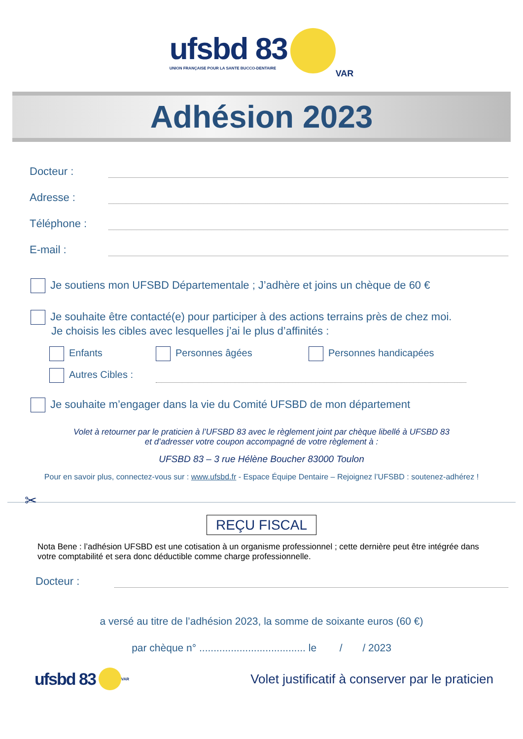ufsbd 83
UNION FRANÇAISE POUR LA SANTE BUCCO-DENTAIRE
VAR
Adhésion 2023
Docteur :
Adresse :
Téléphone :
E-mail :
Je soutiens mon UFSBD Départementale ; J’adhère et joins un chèque de 60 €
Je souhaite être contacté(e) pour participer à des actions terrains près de chez moi.
Je choisis les cibles avec lesquelles j’ai le plus d’affinités :
Enfants Personnes âgées Personnes handicapées
Autres Cibles :
Je souhaite m’engager dans la vie du Comité UFSBD de mon département
Volet à retourner par le praticien à l’UFSBD 83 avec le règlement joint par chèque libellé à UFSBD 83
et d’adresser votre coupon accompagné de votre règlement à :
UFSBD 83 – 3 rue Hélène Boucher 83000 Toulon
Pour en savoir plus, connectez-vous sur : www.ufsbd.fr - Espace Équipe Dentaire – Rejoignez l’UFSBD : soutenez-adhérez !
✂
REÇU FISCAL
Nota Bene : l’adhésion UFSBD est une cotisation à un organisme professionnel ; cette dernière peut être intégrée dans votre comptabilité et sera donc déductible comme charge professionnelle.
Docteur :
a versé au titre de l’adhésion 2023, la somme de soixante euros (60 €)
par chèque n° ..................................... le / / 2023
ufsbd 83 VAR
Volet justificatif à conserver par le praticien